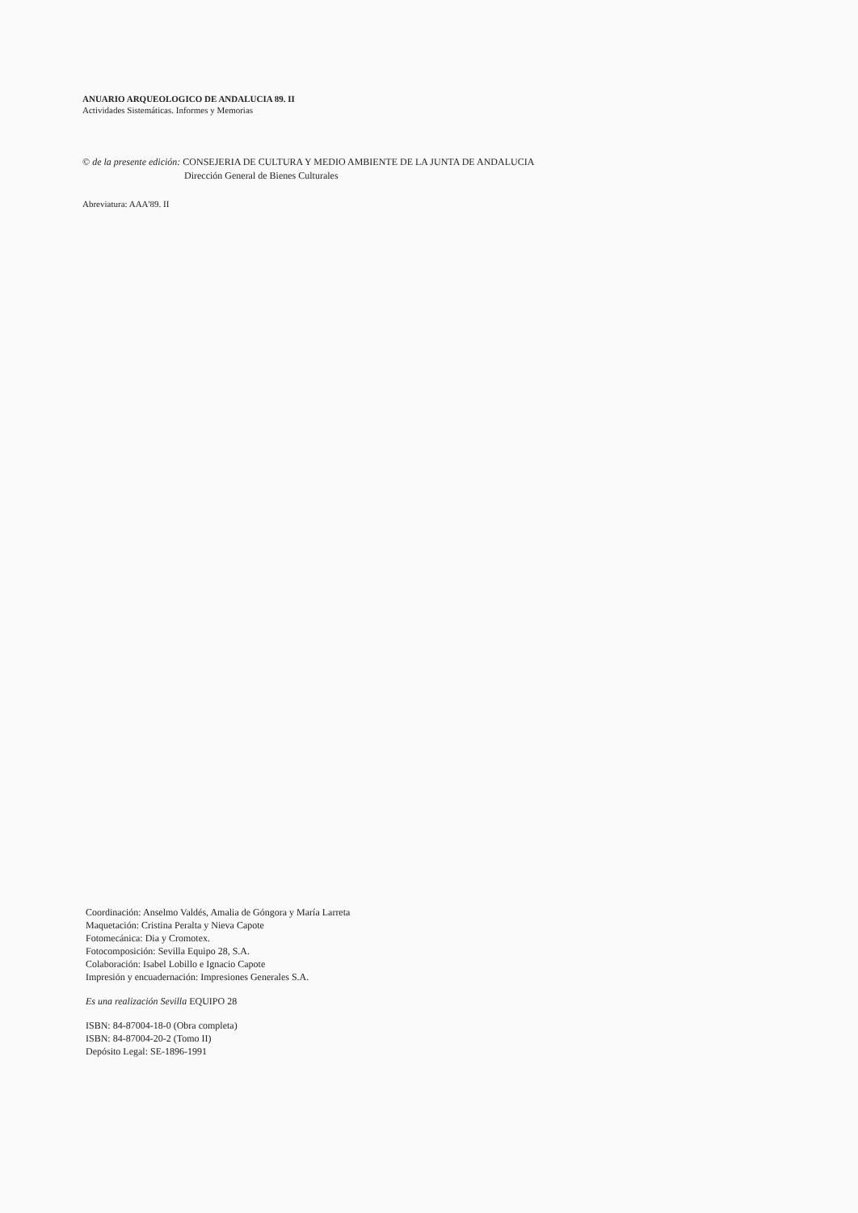ANUARIO ARQUEOLOGICO DE ANDALUCIA 89. II
Actividades Sistemáticas. Informes y Memorias
© de la presente edición: CONSEJERIA DE CULTURA Y MEDIO AMBIENTE DE LA JUNTA DE ANDALUCIA
Dirección General de Bienes Culturales
Abreviatura: AAA'89. II
Coordinación: Anselmo Valdés, Amalia de Góngora y María Larreta
Maquetación: Cristina Peralta y Nieva Capote
Fotomecánica: Dia y Cromotex.
Fotocomposición: Sevilla Equipo 28, S.A.
Colaboración: Isabel Lobillo e Ignacio Capote
Impresión y encuadernación: Impresiones Generales S.A.
Es una realización Sevilla EQUIPO 28
ISBN: 84-87004-18-0 (Obra completa)
ISBN: 84-87004-20-2 (Tomo II)
Depósito Legal: SE-1896-1991